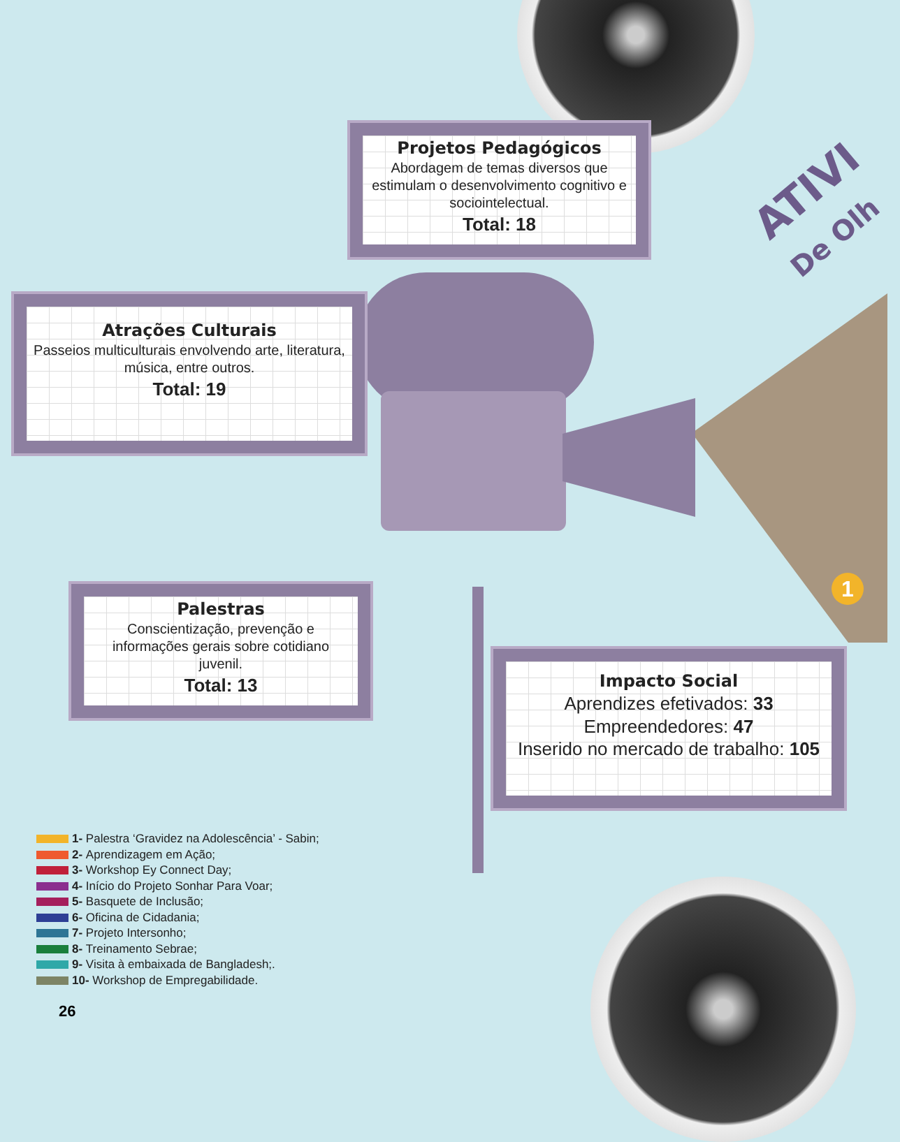ATIVI
De Olh
Projetos Pedagógicos
Abordagem de temas diversos que estimulam o desenvolvimento cognitivo e sociointelectual.
Total: 18
Atrações Culturais
Passeios multiculturais envolvendo arte, literatura, música, entre outros.
Total: 19
Palestras
Conscientização, prevenção e informações gerais sobre cotidiano juvenil.
Total: 13
Impacto Social
Aprendizes efetivados: 33
Empreendedores: 47
Inserido no mercado de trabalho: 105
1
1- Palestra ‘Gravidez na Adolescência’ - Sabin;
2- Aprendizagem em Ação;
3- Workshop Ey Connect Day;
4- Início do Projeto Sonhar Para Voar;
5- Basquete de Inclusão;
6- Oficina de Cidadania;
7- Projeto Intersonho;
8- Treinamento Sebrae;
9- Visita à embaixada de Bangladesh;.
10- Workshop de Empregabilidade.
26